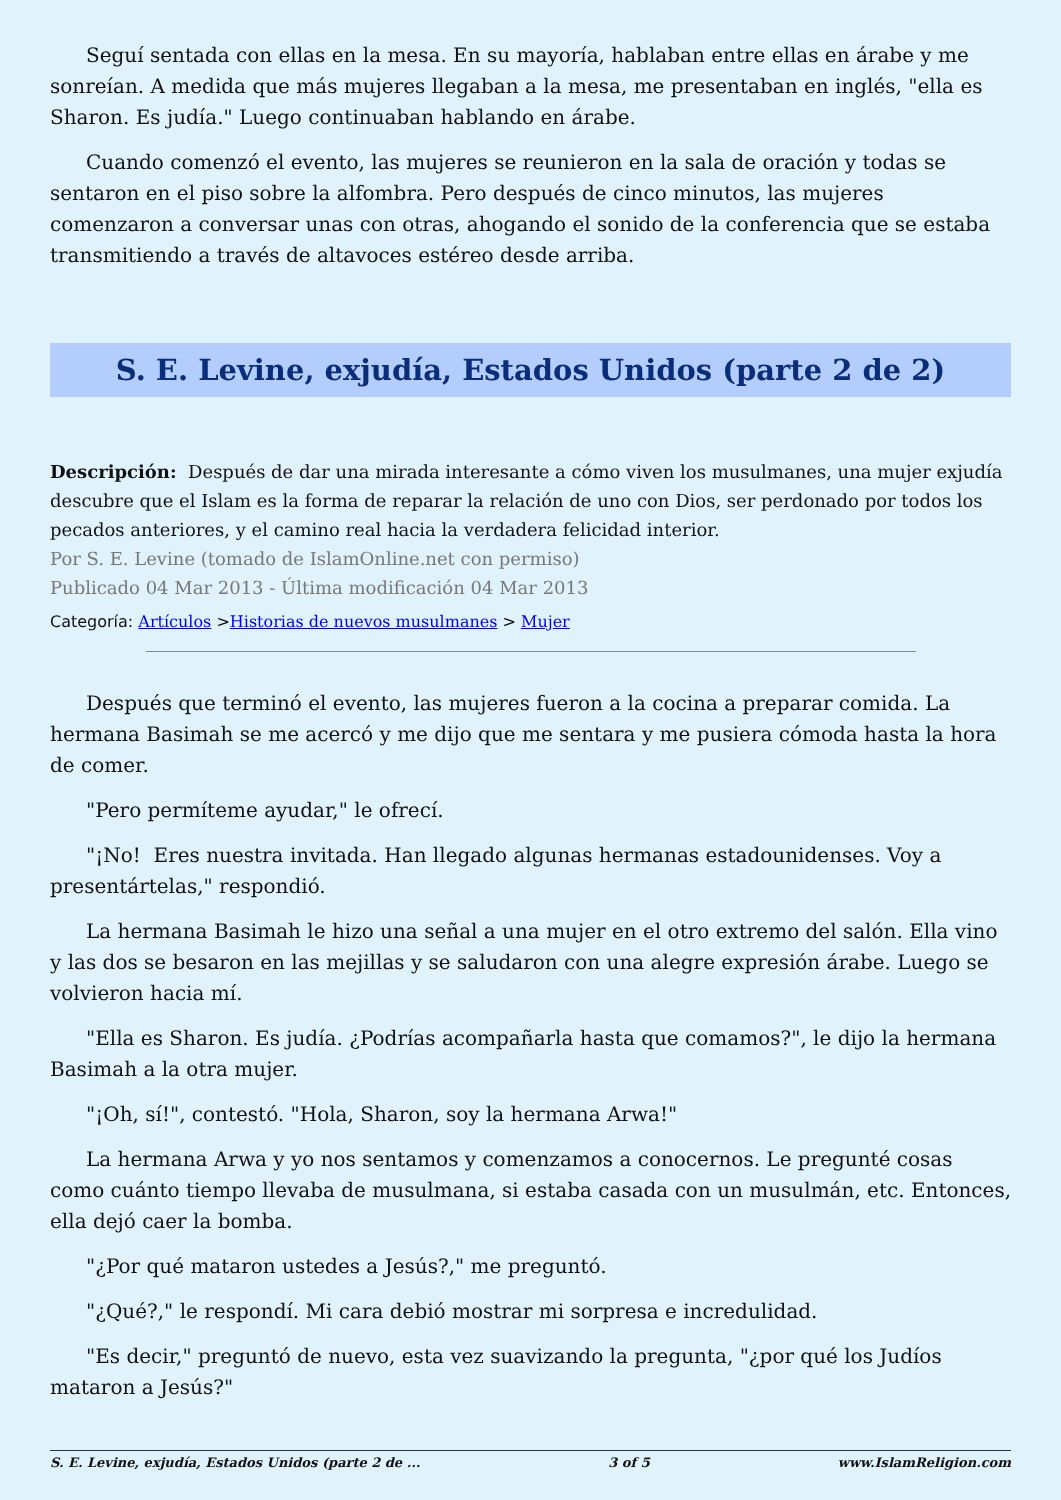Seguí sentada con ellas en la mesa. En su mayoría, hablaban entre ellas en árabe y me sonreían. A medida que más mujeres llegaban a la mesa, me presentaban en inglés, "ella es Sharon. Es judía." Luego continuaban hablando en árabe.
Cuando comenzó el evento, las mujeres se reunieron en la sala de oración y todas se sentaron en el piso sobre la alfombra. Pero después de cinco minutos, las mujeres comenzaron a conversar unas con otras, ahogando el sonido de la conferencia que se estaba transmitiendo a través de altavoces estéreo desde arriba.
S. E. Levine, exjudía, Estados Unidos (parte 2 de 2)
Descripción: Después de dar una mirada interesante a cómo viven los musulmanes, una mujer exjudía descubre que el Islam es la forma de reparar la relación de uno con Dios, ser perdonado por todos los pecados anteriores, y el camino real hacia la verdadera felicidad interior.
Por S. E. Levine (tomado de IslamOnline.net con permiso)
Publicado 04 Mar 2013 - Última modificación 04 Mar 2013
Categoría: Artículos >Historias de nuevos musulmanes > Mujer
Después que terminó el evento, las mujeres fueron a la cocina a preparar comida. La hermana Basimah se me acercó y me dijo que me sentara y me pusiera cómoda hasta la hora de comer.
"Pero permíteme ayudar," le ofrecí.
"¡No! Eres nuestra invitada. Han llegado algunas hermanas estadounidenses. Voy a presentártelas," respondió.
La hermana Basimah le hizo una señal a una mujer en el otro extremo del salón. Ella vino y las dos se besaron en las mejillas y se saludaron con una alegre expresión árabe. Luego se volvieron hacia mí.
"Ella es Sharon. Es judía. ¿Podrías acompañarla hasta que comamos?", le dijo la hermana Basimah a la otra mujer.
"¡Oh, sí!", contestó. "Hola, Sharon, soy la hermana Arwa!"
La hermana Arwa y yo nos sentamos y comenzamos a conocernos. Le pregunté cosas como cuánto tiempo llevaba de musulmana, si estaba casada con un musulmán, etc. Entonces, ella dejó caer la bomba.
"¿Por qué mataron ustedes a Jesús?," me preguntó.
"¿Qué?," le respondí. Mi cara debió mostrar mi sorpresa e incredulidad.
"Es decir," preguntó de nuevo, esta vez suavizando la pregunta, "¿por qué los Judíos mataron a Jesús?"
S. E. Levine, exjudía, Estados Unidos (parte 2 de ... 3 of 5 www.IslamReligion.com